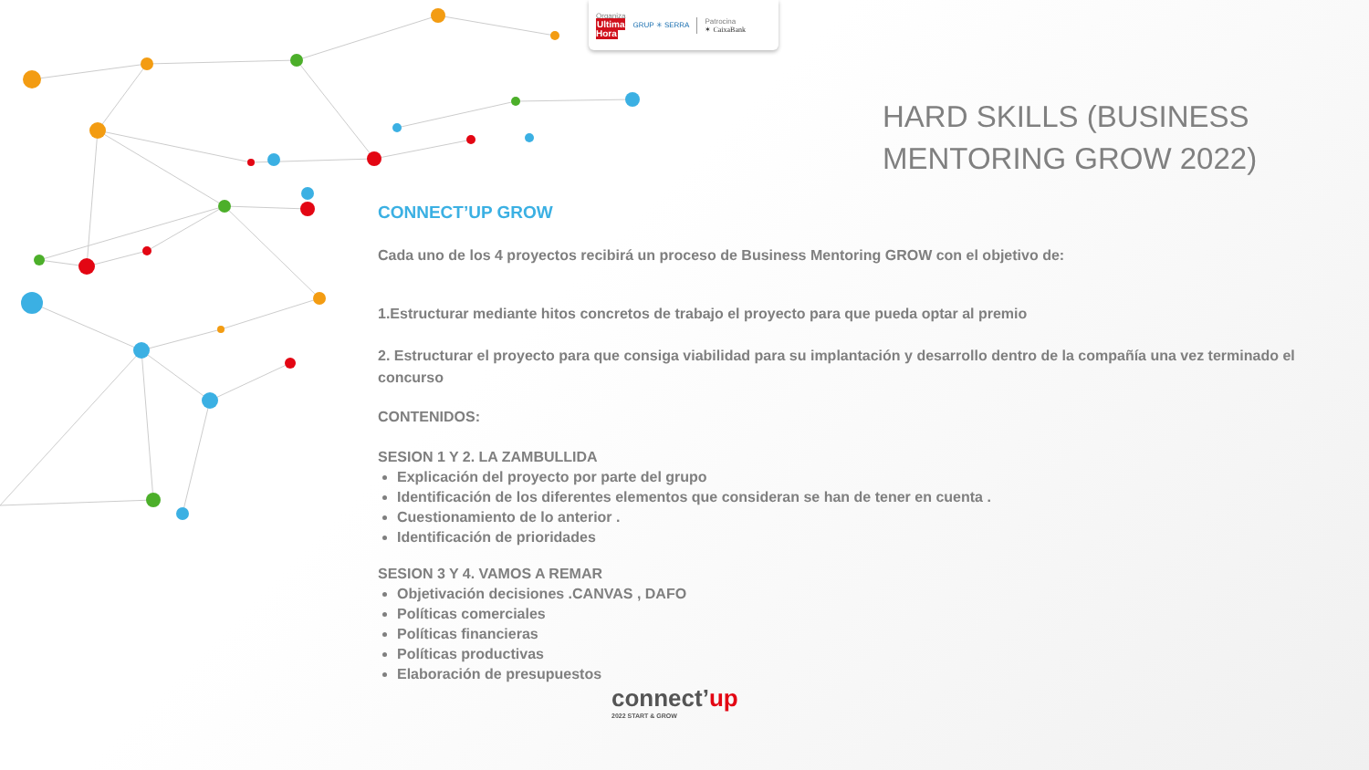Organiza
Ultima
Hora
GRUP ✳ SERRA
Patrocina
✶ CaixaBank
HARD SKILLS (BUSINESS
MENTORING GROW 2022)
CONNECT’UP GROW
Cada uno de los 4 proyectos recibirá un proceso de Business Mentoring GROW con el objetivo de:
1.Estructurar mediante hitos concretos de trabajo el proyecto para que pueda optar al premio
2. Estructurar el proyecto para que consiga viabilidad para su implantación y desarrollo dentro de la compañía una vez terminado el concurso
CONTENIDOS:
SESION 1 Y 2. LA ZAMBULLIDA
Explicación del proyecto por parte del grupo
Identificación de los diferentes elementos que consideran se han de tener en cuenta .
Cuestionamiento de lo anterior .
Identificación de prioridades
SESION 3 Y 4. VAMOS A REMAR
Objetivación decisiones .CANVAS , DAFO
Políticas comerciales
Políticas financieras
Políticas productivas
Elaboración de presupuestos
connect’up
2022 START & GROW